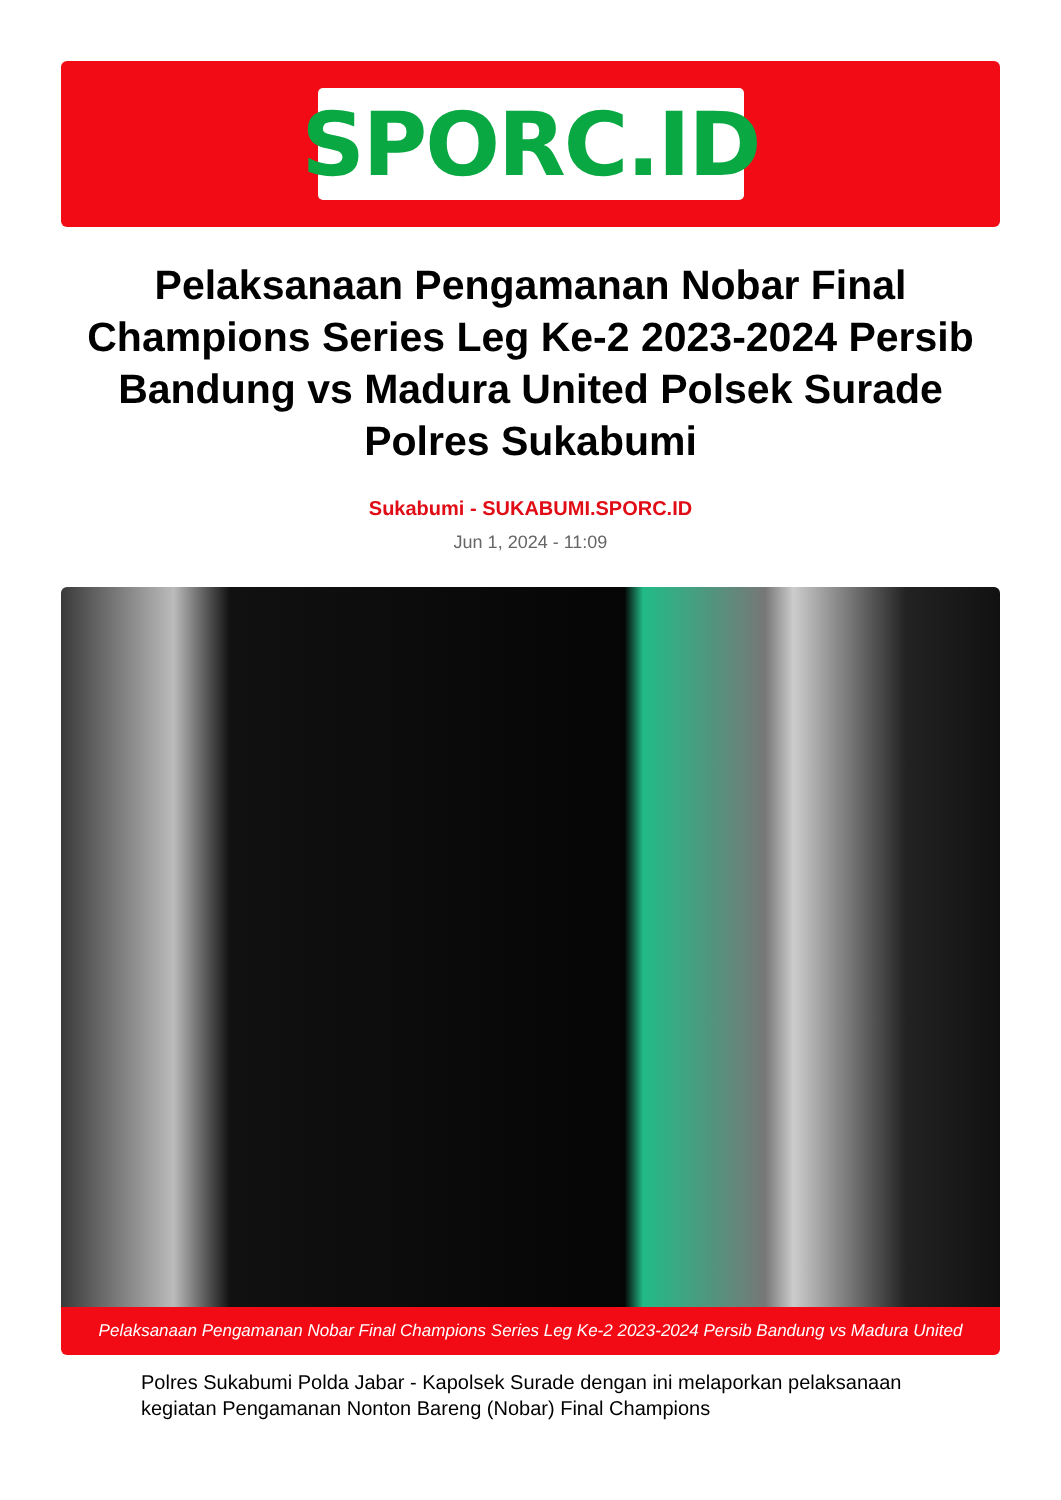SPORC.ID
Pelaksanaan Pengamanan Nobar Final Champions Series Leg Ke-2 2023-2024 Persib Bandung vs Madura United Polsek Surade Polres Sukabumi
Sukabumi - SUKABUMI.SPORC.ID
Jun 1, 2024 - 11:09
Pelaksanaan Pengamanan Nobar Final Champions Series Leg Ke-2 2023-2024 Persib Bandung vs Madura United
Polres Sukabumi Polda Jabar - Kapolsek Surade dengan ini melaporkan pelaksanaan kegiatan Pengamanan Nonton Bareng (Nobar) Final Champions